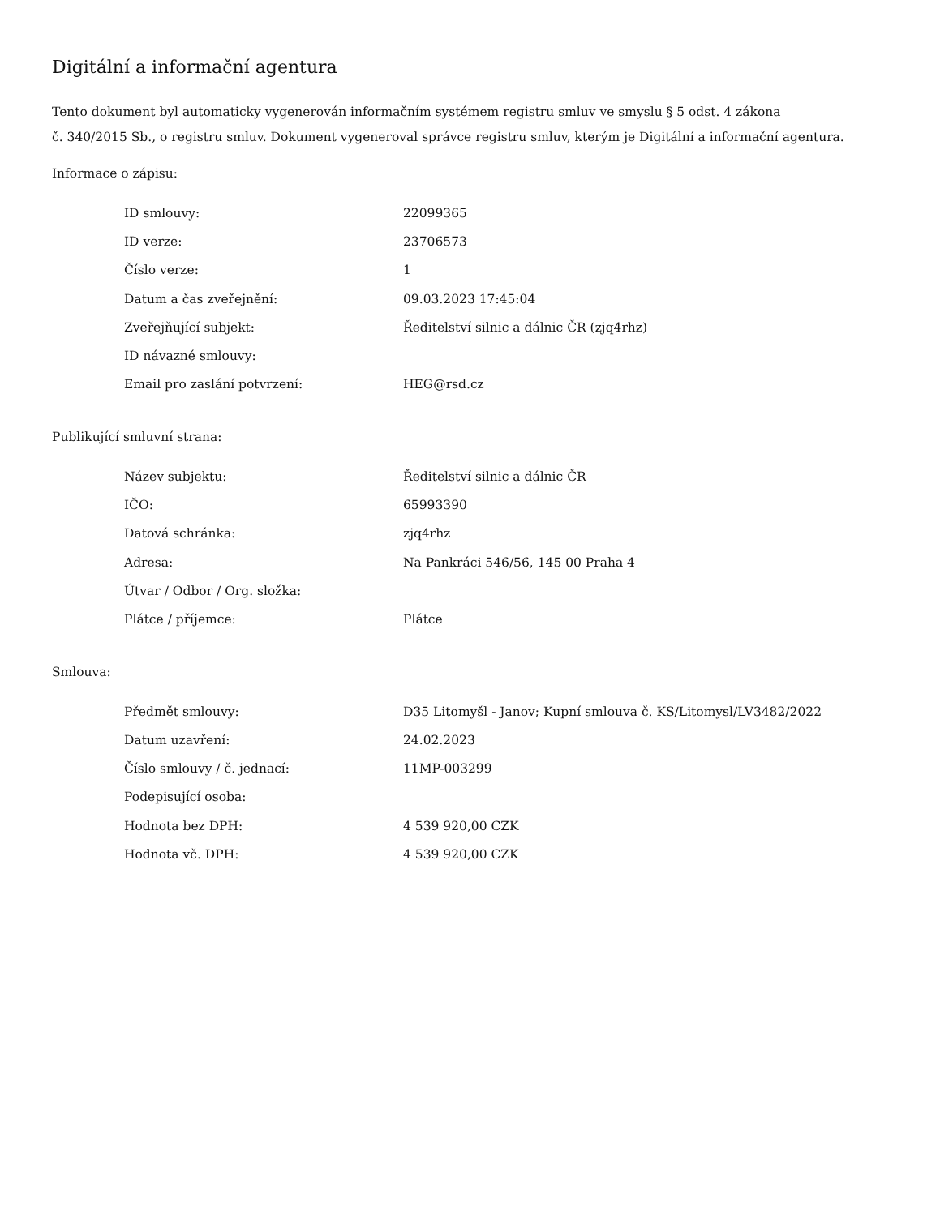Digitální a informační agentura
Tento dokument byl automaticky vygenerován informačním systémem registru smluv ve smyslu § 5 odst. 4 zákona
č. 340/2015 Sb., o registru smluv. Dokument vygeneroval správce registru smluv, kterým je Digitální a informační agentura.
Informace o zápisu:
| ID smlouvy: | 22099365 |
| ID verze: | 23706573 |
| Číslo verze: | 1 |
| Datum a čas zveřejnění: | 09.03.2023 17:45:04 |
| Zveřejňující subjekt: | Ředitelství silnic a dálnic ČR (zjq4rhz) |
| ID návazné smlouvy: | |
| Email pro zaslání potvrzení: | HEG@rsd.cz |
Publikující smluvní strana:
| Název subjektu: | Ředitelství silnic a dálnic ČR |
| IČO: | 65993390 |
| Datová schránka: | zjq4rhz |
| Adresa: | Na Pankráci 546/56, 145 00 Praha 4 |
| Útvar / Odbor / Org. složka: | |
| Plátce / příjemce: | Plátce |
Smlouva:
| Předmět smlouvy: | D35 Litomyšl - Janov; Kupní smlouva č. KS/Litomysl/LV3482/2022 |
| Datum uzavření: | 24.02.2023 |
| Číslo smlouvy / č. jednací: | 11MP-003299 |
| Podepisující osoba: | |
| Hodnota bez DPH: | 4 539 920,00 CZK |
| Hodnota vč. DPH: | 4 539 920,00 CZK |